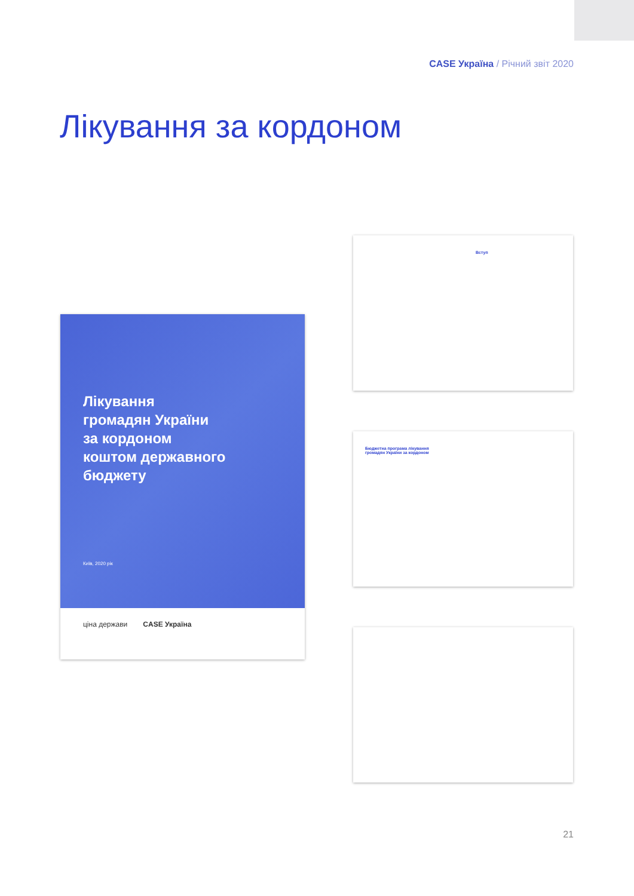CASE Україна / Річний звіт 2020
Лікування за кордоном
Лікування
громадян України
за кордоном
коштом державного
бюджету
Київ, 2020 рік
ціна держави CASE Україна
Вступ
Бюджетна програма лікування
громадян України за кордоном
21